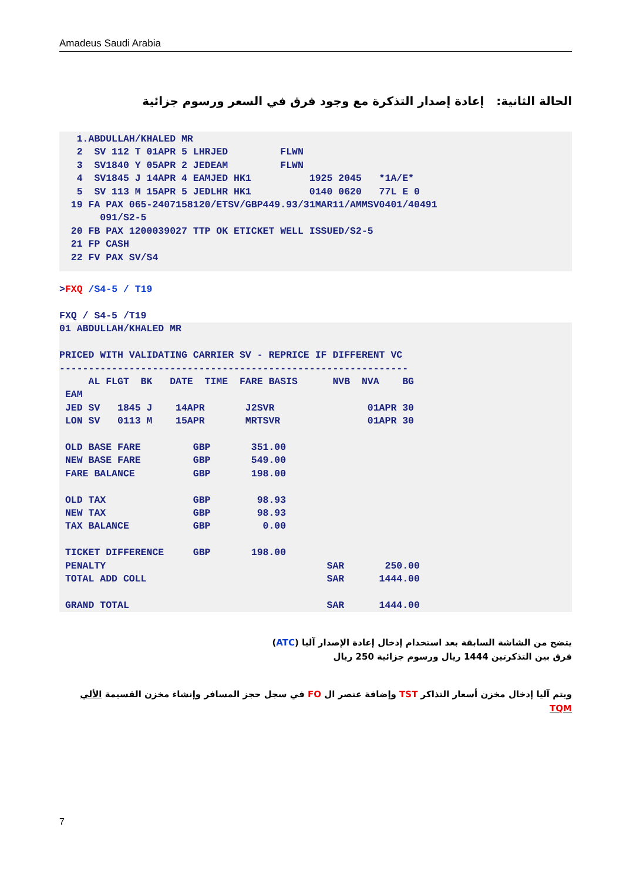Amadeus Saudi Arabia
الحالة الثانية: إعادة إصدار التذكرة مع وجود فرق في السعر ورسوم جزائية
   1.ABDULLAH/KHALED MR
   2  SV 112 T 01APR 5 LHRJED         FLWN
   3  SV1840 Y 05APR 2 JEDEAM         FLWN
   4  SV1845 J 14APR 4 EAMJED HK1          1925 2045   *1A/E*
   5  SV 113 M 15APR 5 JEDLHR HK1          0140 0620   77L E 0
  19 FA PAX 065-2407158120/ETSV/GBP449.93/31MAR11/AMMSV0401/40491
       091/S2-5
  20 FB PAX 1200039027 TTP OK ETICKET WELL ISSUED/S2-5
  21 FP CASH
  22 FV PAX SV/S4
>FXQ /S4-5 / T19

FXQ / S4-5 /T19
01 ABDULLAH/KHALED MR

PRICED WITH VALIDATING CARRIER SV - REPRICE IF DIFFERENT VC
------------------------------------------------------------
     AL FLGT  BK   DATE  TIME  FARE BASIS      NVB  NVA    BG
 EAM
 JED SV   1845 J    14APR       J2SVR                01APR 30
 LON SV   0113 M    15APR       MRTSVR               01APR 30

 OLD BASE FARE         GBP       351.00
 NEW BASE FARE         GBP       549.00
 FARE BALANCE          GBP       198.00

 OLD TAX               GBP        98.93
 NEW TAX               GBP        98.93
 TAX BALANCE           GBP         0.00

 TICKET DIFFERENCE     GBP       198.00
 PENALTY                                      SAR       250.00
 TOTAL ADD COLL                               SAR      1444.00

 GRAND TOTAL                                  SAR      1444.00
يتضح من الشاشة السابقة بعد استخدام إدخال إعادة الإصدار آليا (ATC)
فرق بين التذكرتين 1444 ريال ورسوم جزائية 250 ريال
ويتم آليا إدخال مخزن أسعار التذاكر TST وإضافة عنصر ال FO في سجل حجز المسافر وإنشاء مخزن القسيمة الألي TQM
7